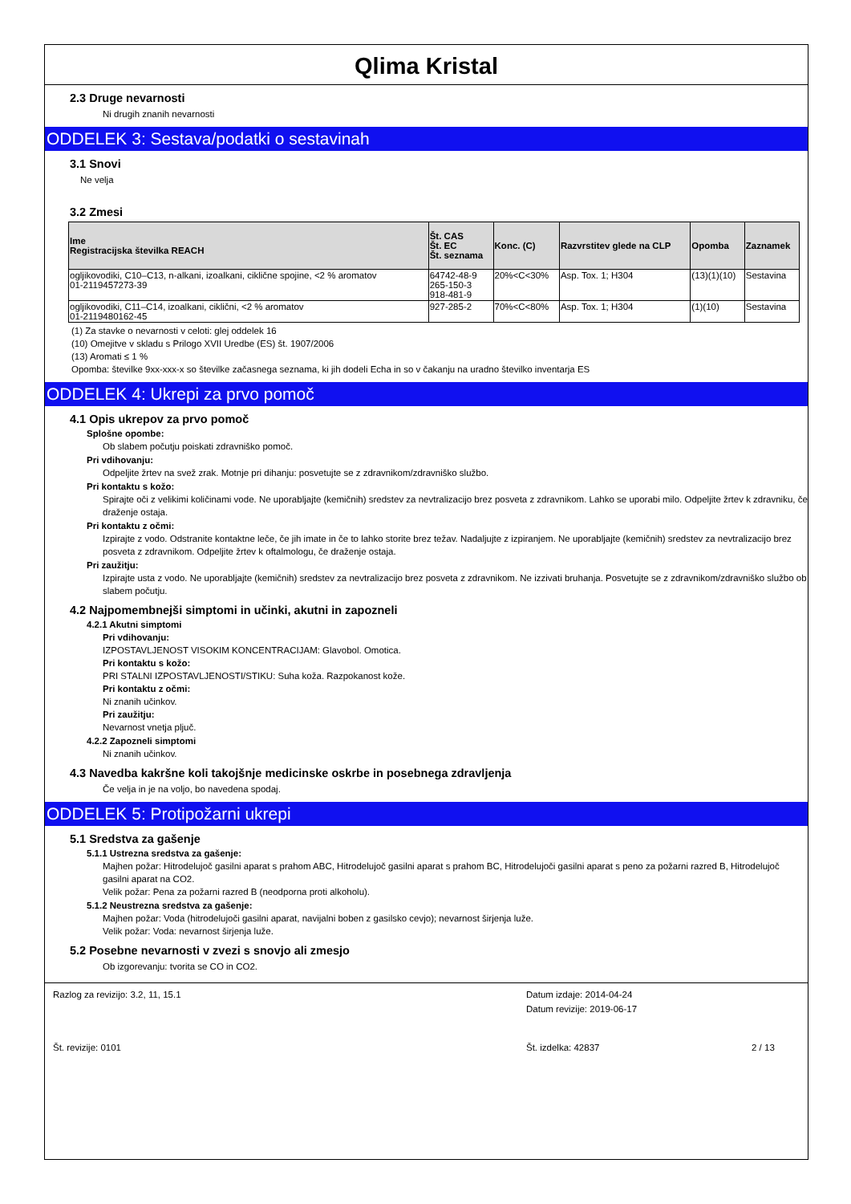Qlima Kristal
2.3 Druge nevarnosti
Ni drugih znanih nevarnosti
ODDELEK 3: Sestava/podatki o sestavinah
3.1 Snovi
Ne velja
3.2 Zmesi
| Ime Registracijska številka REACH | Št. CAS Št. EC Št. seznama | Konc. (C) | Razvrstitev glede na CLP | Opomba | Zaznamek |
| --- | --- | --- | --- | --- | --- |
| ogljikovodiki, C10–C13, n-alkani, izoalkani, ciklične spojine, <2 % aromatov 01-2119457273-39 | 64742-48-9 265-150-3 918-481-9 | 20%<C<30% | Asp. Tox. 1; H304 | (13)(1)(10) | Sestavina |
| ogljikovodiki, C11–C14, izoalkani, ciklični, <2 % aromatov 01-2119480162-45 | 927-285-2 | 70%<C<80% | Asp. Tox. 1; H304 | (1)(10) | Sestavina |
(1) Za stavke o nevarnosti v celoti: glej oddelek 16
(10) Omejitve v skladu s Prilogo XVII Uredbe (ES) št. 1907/2006
(13) Aromati ≤ 1 %
Opomba: številke 9xx-xxx-x so številke začasnega seznama, ki jih dodeli Echa in so v čakanju na uradno številko inventarja ES
ODDELEK 4: Ukrepi za prvo pomoč
4.1 Opis ukrepov za prvo pomoč
Splošne opombe:
Ob slabem počutju poiskati zdravniško pomoč.
Pri vdihovanju:
Odpeljite žrtev na svež zrak. Motnje pri dihanju: posvetujte se z zdravnikom/zdravniško službo.
Pri kontaktu s kožo:
Spirajte oči z velikimi količinami vode. Ne uporabljajte (kemičnih) sredstev za nevtralizacijo brez posveta z zdravnikom. Lahko se uporabi milo. Odpeljite žrtev k zdravniku, če draženje ostaja.
Pri kontaktu z očmi:
Izpirajte z vodo. Odstranite kontaktne leče, če jih imate in če to lahko storite brez težav. Nadaljujte z izpiranjem. Ne uporabljajte (kemičnih) sredstev za nevtralizacijo brez posveta z zdravnikom. Odpeljite žrtev k oftalmologu, če draženje ostaja.
Pri zaužitju:
Izpirajte usta z vodo. Ne uporabljajte (kemičnih) sredstev za nevtralizacijo brez posveta z zdravnikom. Ne izzivati bruhanja. Posvetujte se z zdravnikom/zdravniško službo ob slabem počutju.
4.2 Najpomembnejši simptomi in učinki, akutni in zapozneli
4.2.1 Akutni simptomi
Pri vdihovanju:
IZPOSTAVLJENOST VISOKIM KONCENTRACIJAM: Glavobol. Omotica.
Pri kontaktu s kožo:
PRI STALNI IZPOSTAVLJENOSTI/STIKU: Suha koža. Razpokanost kože.
Pri kontaktu z očmi:
Ni znanih učinkov.
Pri zaužitju:
Nevarnost vnetja pljuč.
4.2.2 Zapozneli simptomi
Ni znanih učinkov.
4.3 Navedba kakršne koli takojšnje medicinske oskrbe in posebnega zdravljenja
Če velja in je na voljo, bo navedena spodaj.
ODDELEK 5: Protipožarni ukrepi
5.1 Sredstva za gašenje
5.1.1 Ustrezna sredstva za gašenje:
Majhen požar: Hitrodelujoč gasilni aparat s prahom ABC, Hitrodelujoč gasilni aparat s prahom BC, Hitrodelujoči gasilni aparat s peno za požarni razred B, Hitrodelujoč gasilni aparat na CO2.
Velik požar: Pena za požarni razred B (neodporna proti alkoholu).
5.1.2 Neustrezna sredstva za gašenje:
Majhen požar: Voda (hitrodelujoči gasilni aparat, navijalni boben z gasilsko cevjo); nevarnost širjenja luže.
Velik požar: Voda: nevarnost širjenja luže.
5.2 Posebne nevarnosti v zvezi s snovjo ali zmesjo
Ob izgorevanju: tvorita se CO in CO2.
Razlog za revizijo: 3.2, 11, 15.1
Datum izdaje: 2014-04-24
Datum revizije: 2019-06-17
Št. revizije: 0101
Št. izdelka: 42837
2 / 13